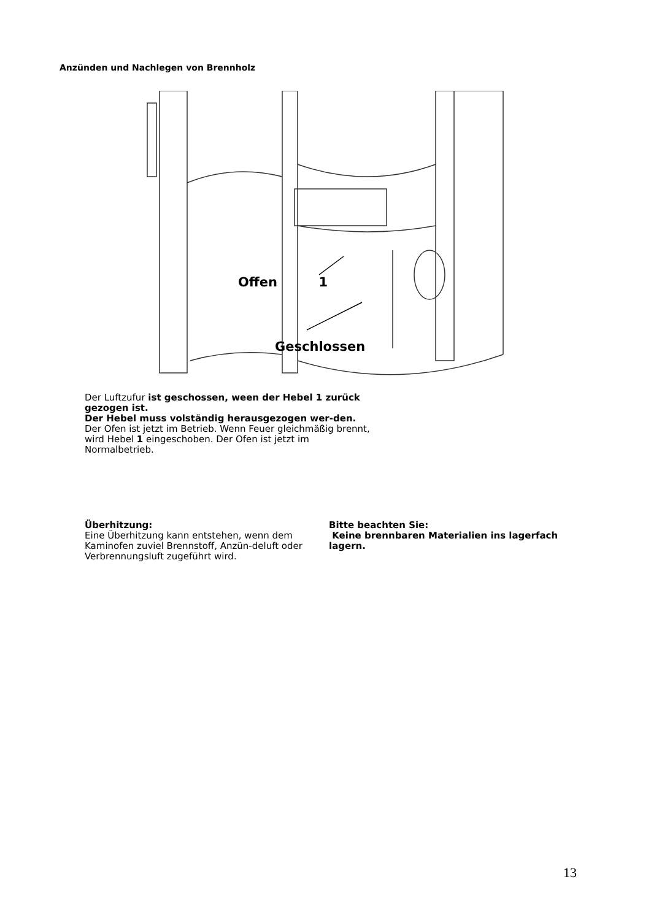Anzünden und Nachlegen von Brennholz
Offen 1
Geschlossen
Der Luftzufur ist geschossen, ween der Hebel 1 zurück gezogen ist.
Der Hebel muss volständig herausgezogen wer-den.
Der Ofen ist jetzt im Betrieb. Wenn Feuer gleichmäßig brennt, wird Hebel 1 eingeschoben. Der Ofen ist jetzt im Normalbetrieb.
Überhitzung:
Eine Überhitzung kann entstehen, wenn dem Kaminofen zuviel Brennstoff, Anzün-deluft oder Verbrennungsluft zugeführt wird.
Bitte beachten Sie:
Keine brennbaren Materialien ins lagerfach lagern.
13